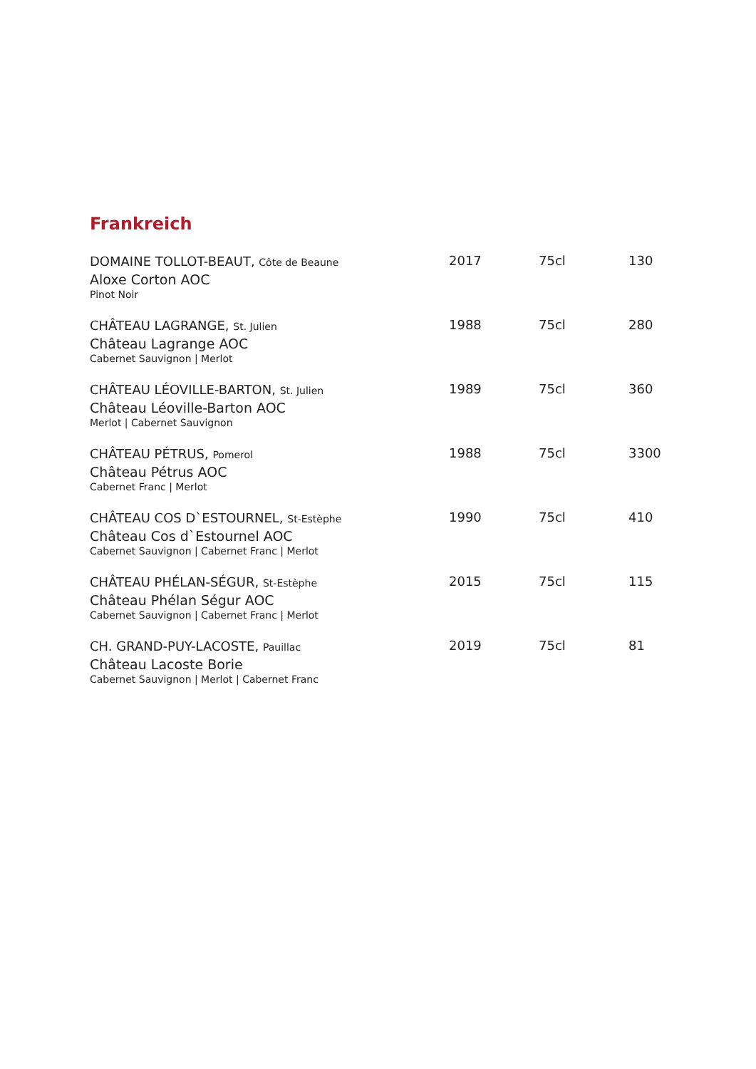Frankreich
| DOMAINE TOLLOT-BEAUT, Côte de Beaune Aloxe Corton AOC Pinot Noir | 2017 | 75cl | 130 |
| CHÂTEAU LAGRANGE, St. Julien Château Lagrange AOC Cabernet Sauvignon / Merlot | 1988 | 75cl | 280 |
| CHÂTEAU LÉOVILLE-BARTON, St. Julien Château Léoville-Barton AOC Merlot / Cabernet Sauvignon | 1989 | 75cl | 360 |
| CHÂTEAU PÉTRUS, Pomerol Château Pétrus AOC Cabernet Franc / Merlot | 1988 | 75cl | 3300 |
| CHÂTEAU COS D`ESTOURNEL, St-Estèphe Château Cos d`Estournel AOC Cabernet Sauvignon / Cabernet Franc / Merlot | 1990 | 75cl | 410 |
| CHÂTEAU PHÉLAN-SÉGUR, St-Estèphe Château Phélan Ségur AOC Cabernet Sauvignon / Cabernet Franc / Merlot | 2015 | 75cl | 115 |
| CH. GRAND-PUY-LACOSTE, Pauillac Château Lacoste Borie Cabernet Sauvignon / Merlot / Cabernet Franc | 2019 | 75cl | 81 |